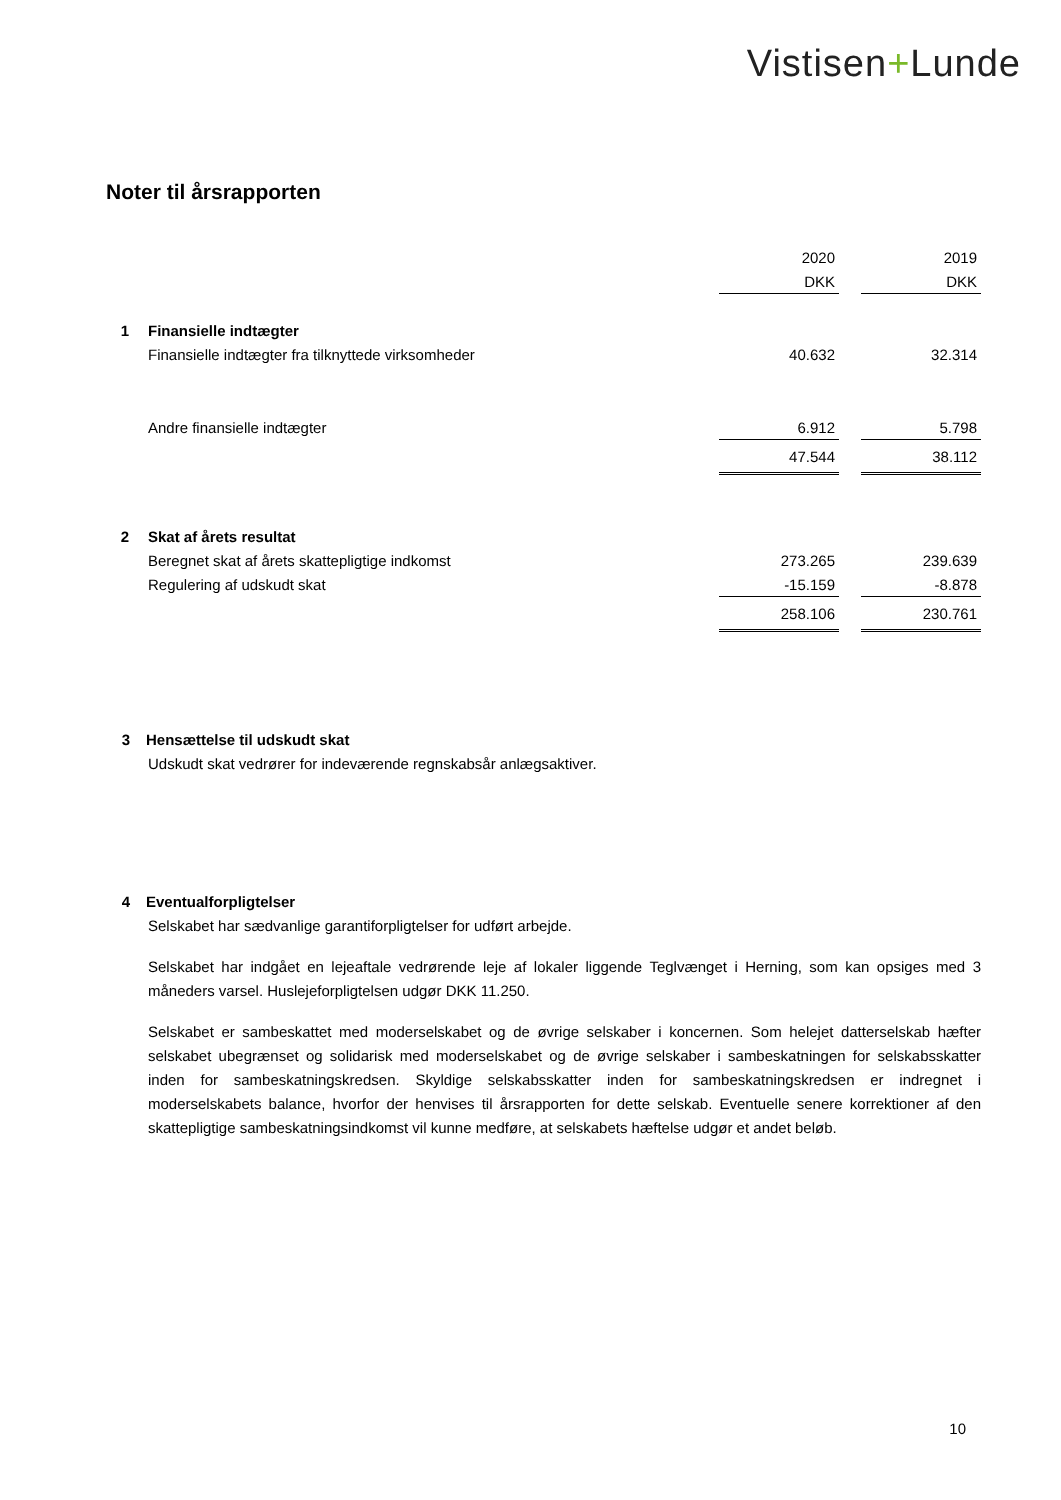Vistisen+Lunde
Noter til årsrapporten
| | | 2020 | | 2019 |
| | | DKK | | DKK |
| 1 | Finansielle indtægter | | | |
| | Finansielle indtægter fra tilknyttede virksomheder | 40.632 | | 32.314 |
| | Andre finansielle indtægter | 6.912 | | 5.798 |
| | | 47.544 | | 38.112 |
| 2 | Skat af årets resultat | | | |
| | Beregnet skat af årets skattepligtige indkomst | 273.265 | | 239.639 |
| | Regulering af udskudt skat | -15.159 | | -8.878 |
| | | 258.106 | | 230.761 |
3 Hensættelse til udskudt skat
Udskudt skat vedrører for indeværende regnskabsår anlægsaktiver.
4 Eventualforpligtelser
Selskabet har sædvanlige garantiforpligtelser for udført arbejde.
Selskabet har indgået en lejeaftale vedrørende leje af lokaler liggende Teglvænget i Herning, som kan opsiges med 3 måneders varsel. Huslejeforpligtelsen udgør DKK 11.250.
Selskabet er sambeskattet med moderselskabet og de øvrige selskaber i koncernen. Som helejet datterselskab hæfter selskabet ubegrænset og solidarisk med moderselskabet og de øvrige selskaber i sambeskatningen for selskabsskatter inden for sambeskatningskredsen. Skyldige selskabsskatter inden for sambeskatningskredsen er indregnet i moderselskabets balance, hvorfor der henvises til årsrapporten for dette selskab. Eventuelle senere korrektioner af den skattepligtige sambeskatningsindkomst vil kunne medføre, at selskabets hæftelse udgør et andet beløb.
10